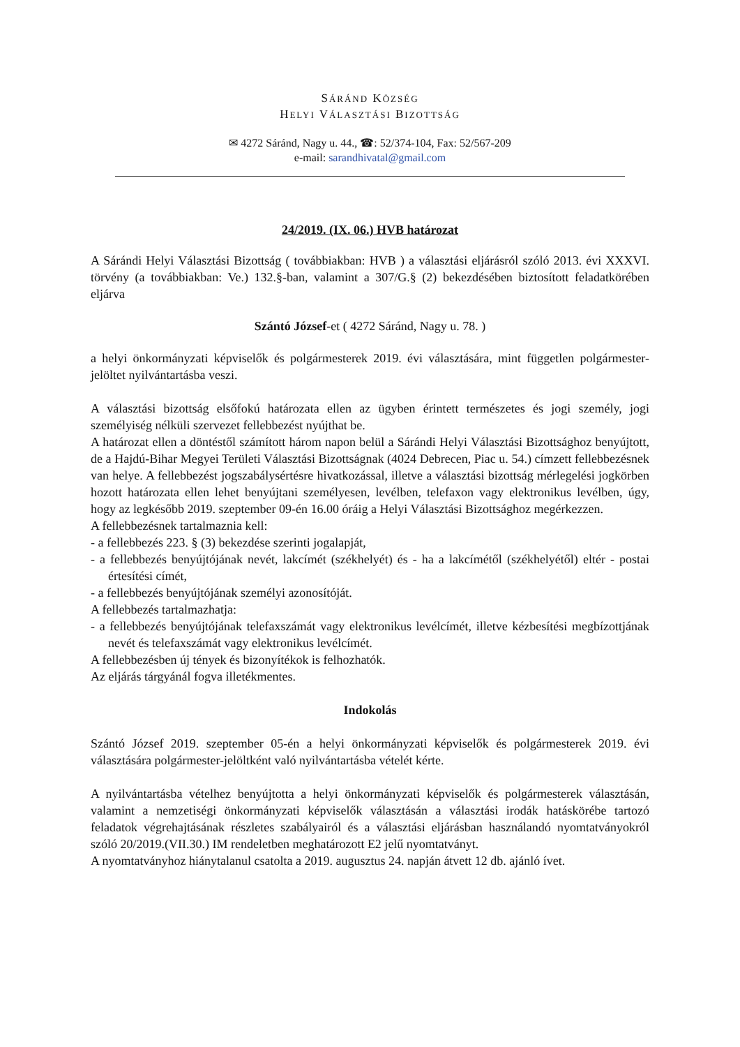SÁRÁND KÖZSÉG
HELYI VÁLASZTÁSI BIZOTTSÁG
✉ 4272 Sáránd, Nagy u. 44., ☎: 52/374-104, Fax: 52/567-209
e-mail: sarandhivatal@gmail.com
24/2019. (IX. 06.) HVB határozat
A Sárándi Helyi Választási Bizottság ( továbbiakban: HVB ) a választási eljárásról szóló 2013. évi XXXVI. törvény (a továbbiakban: Ve.) 132.§-ban, valamint a 307/G.§ (2) bekezdésében biztosított feladatkörében eljárva
Szántó József-et ( 4272 Sáránd, Nagy u. 78. )
a helyi önkormányzati képviselők és polgármesterek 2019. évi választására, mint független polgármester-jelöltet nyilvántartásba veszi.
A választási bizottság elsőfokú határozata ellen az ügyben érintett természetes és jogi személy, jogi személyiség nélküli szervezet fellebbezést nyújthat be.
A határozat ellen a döntéstől számított három napon belül a Sárándi Helyi Választási Bizottsághoz benyújtott, de a Hajdú-Bihar Megyei Területi Választási Bizottságnak (4024 Debrecen, Piac u. 54.) címzett fellebbezésnek van helye. A fellebbezést jogszabálysértésre hivatkozással, illetve a választási bizottság mérlegelési jogkörben hozott határozata ellen lehet benyújtani személyesen, levélben, telefaxon vagy elektronikus levélben, úgy, hogy az legkésőbb 2019. szeptember 09-én 16.00 óráig a Helyi Választási Bizottsághoz megérkezzen.
A fellebbezésnek tartalmaznia kell:
- a fellebbezés 223. § (3) bekezdése szerinti jogalapját,
- a fellebbezés benyújtójának nevét, lakcímét (székhelyét) és - ha a lakcímétől (székhelyétől) eltér - postai értesítési címét,
- a fellebbezés benyújtójának személyi azonosítóját.
A fellebbezés tartalmazhatja:
- a fellebbezés benyújtójának telefaxszámát vagy elektronikus levélcímét, illetve kézbesítési megbízottjának nevét és telefaxszámát vagy elektronikus levélcímét.
A fellebbezésben új tények és bizonyítékok is felhozhatók.
Az eljárás tárgyánál fogva illetékmentes.
Indokolás
Szántó József 2019. szeptember 05-én a helyi önkormányzati képviselők és polgármesterek 2019. évi választására polgármester-jelöltként való nyilvántartásba vételét kérte.
A nyilvántartásba vételhez benyújtotta a helyi önkormányzati képviselők és polgármesterek választásán, valamint a nemzetiségi önkormányzati képviselők választásán a választási irodák hatáskörébe tartozó feladatok végrehajtásának részletes szabályairól és a választási eljárásban használandó nyomtatványokról szóló 20/2019.(VII.30.) IM rendeletben meghatározott E2 jelű nyomtatványt.
A nyomtatványhoz hiánytalanul csatolta a 2019. augusztus 24. napján átvett 12 db. ajánló ívet.